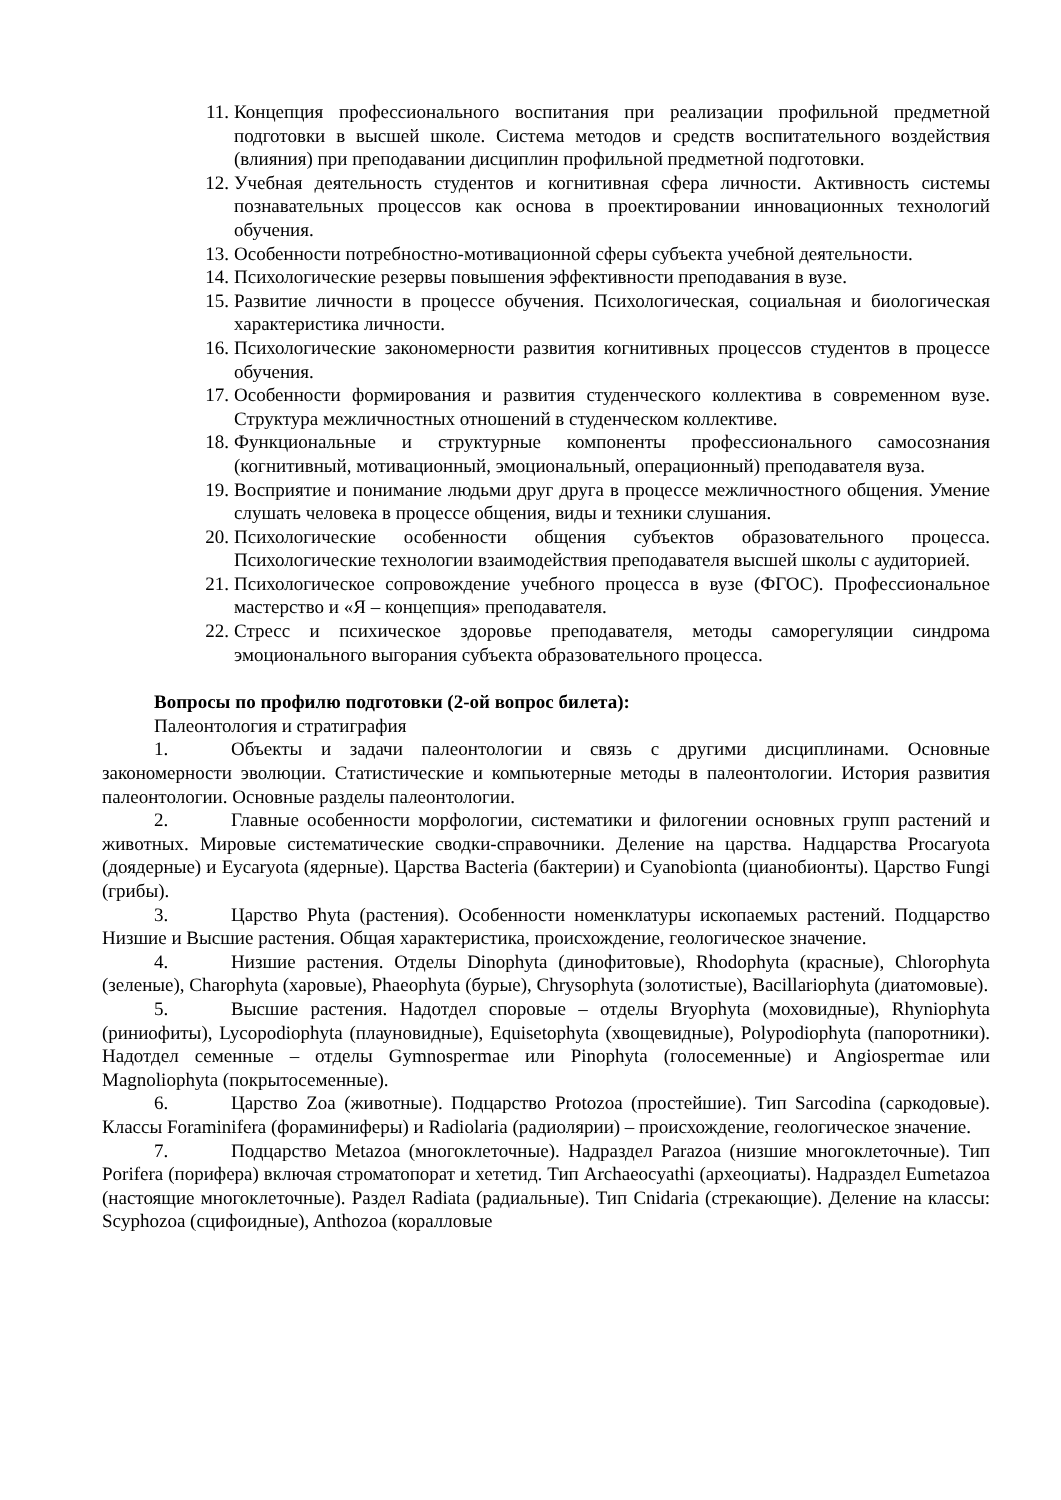11. Концепция профессионального воспитания при реализации профильной предметной подготовки в высшей школе. Система методов и средств воспитательного воздействия (влияния) при преподавании дисциплин профильной предметной подготовки.
12. Учебная деятельность студентов и когнитивная сфера личности. Активность системы познавательных процессов как основа в проектировании инновационных технологий обучения.
13. Особенности потребностно-мотивационной сферы субъекта учебной деятельности.
14. Психологические резервы повышения эффективности преподавания в вузе.
15. Развитие личности в процессе обучения. Психологическая, социальная и биологическая характеристика личности.
16. Психологические закономерности развития когнитивных процессов студентов в процессе обучения.
17. Особенности формирования и развития студенческого коллектива в современном вузе. Структура межличностных отношений в студенческом коллективе.
18. Функциональные и структурные компоненты профессионального самосознания (когнитивный, мотивационный, эмоциональный, операционный) преподавателя вуза.
19. Восприятие и понимание людьми друг друга в процессе межличностного общения. Умение слушать человека в процессе общения, виды и техники слушания.
20. Психологические особенности общения субъектов образовательного процесса. Психологические технологии взаимодействия преподавателя высшей школы с аудиторией.
21. Психологическое сопровождение учебного процесса в вузе (ФГОС). Профессиональное мастерство и «Я – концепция» преподавателя.
22. Стресс и психическое здоровье преподавателя, методы саморегуляции синдрома эмоционального выгорания субъекта образовательного процесса.
Вопросы по профилю подготовки (2-ой вопрос билета):
Палеонтология и стратиграфия
1. Объекты и задачи палеонтологии и связь с другими дисциплинами. Основные закономерности эволюции. Статистические и компьютерные методы в палеонтологии. История развития палеонтологии. Основные разделы палеонтологии.
2. Главные особенности морфологии, систематики и филогении основных групп растений и животных. Мировые систематические сводки-справочники. Деление на царства. Надцарства Procaryota (доядерные) и Eycaryota (ядерные). Царства Bacteria (бактерии) и Cyanobionta (цианобионты). Царство Fungi (грибы).
3. Царство Phyta (растения). Особенности номенклатуры ископаемых растений. Подцарство Низшие и Высшие растения. Общая характеристика, происхождение, геологическое значение.
4. Низшие растения. Отделы Dinophyta (динофитовые), Rhodophyta (красные), Chlorophyta (зеленые), Charophyta (харовые), Phaeophyta (бурые), Chrysophyta (золотистые), Bacillariophyta (диатомовые).
5. Высшие растения. Надотдел споровые – отделы Bryophyta (моховидные), Rhyniophyta (риниофиты), Lycopodiophyta (плауновидные), Equisetophyta (хвощевидные), Polypodiophyta (папоротники). Надотдел семенные – отделы Gymnospermae или Pinophyta (голосеменные) и Angiospermae или Magnoliophyta (покрытосеменные).
6. Царство Zoa (животные). Подцарство Protozoa (простейшие). Тип Sarcodina (саркодовые). Классы Foraminifera (фораминиферы) и Radiolaria (радиолярии) – происхождение, геологическое значение.
7. Подцарство Metazoa (многоклеточные). Надраздел Parazoa (низшие многоклеточные). Тип Porifera (порифера) включая строматопорат и хететид. Тип Archaeocyathi (археоциаты). Надраздел Eumetazoa (настоящие многоклеточные). Раздел Radiata (радиальные). Тип Cnidaria (стрекающие). Деление на классы: Scyphozoa (сцифоидные), Anthozoa (коралловые